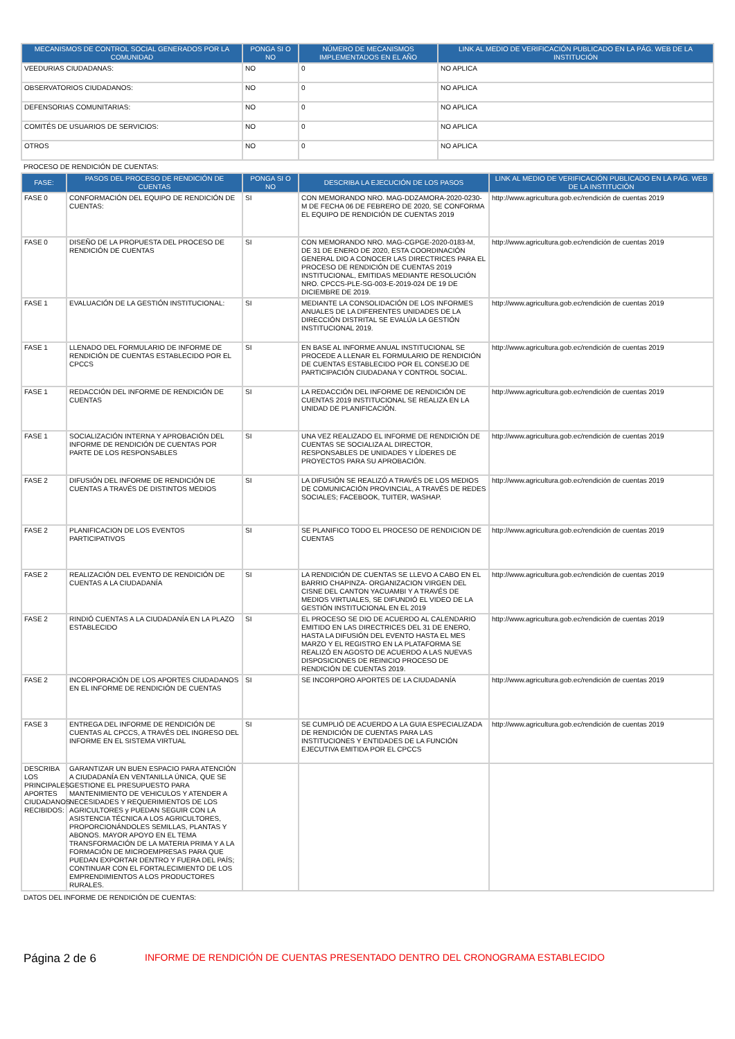| MECANISMOS DE CONTROL SOCIAL GENERADOS POR LA COMUNIDAD | PONGA SI O NO | NÚMERO DE MECANISMOS IMPLEMENTADOS EN EL AÑO | LINK AL MEDIO DE VERIFICACIÓN PUBLICADO EN LA PÁG. WEB DE LA INSTITUCIÓN |
| --- | --- | --- | --- |
| VEEDURIAS CIUDADANAS: | NO | 0 | NO APLICA |
| OBSERVATORIOS CIUDADANOS: | NO | 0 | NO APLICA |
| DEFENSORIAS COMUNITARIAS: | NO | 0 | NO APLICA |
| COMITÉS DE USUARIOS DE SERVICIOS: | NO | 0 | NO APLICA |
| OTROS | NO | 0 | NO APLICA |
PROCESO DE RENDICIÓN DE CUENTAS:
| FASE: | PASOS DEL PROCESO DE RENDICIÓN DE CUENTAS | PONGA SI O NO | DESCRIBA LA EJECUCIÓN DE LOS PASOS | LINK AL MEDIO DE VERIFICACIÓN PUBLICADO EN LA PÁG. WEB DE LA INSTITUCIÓN |
| --- | --- | --- | --- | --- |
| FASE 0 | CONFORMACIÓN DEL EQUIPO DE RENDICIÓN DE CUENTAS: | SI | CON MEMORANDO NRO. MAG-DDZAMORA-2020-0230-M DE FECHA 06 DE FEBRERO DE 2020, SE CONFORMA EL EQUIPO DE RENDICIÓN DE CUENTAS 2019 | http://www.agricultura.gob.ec/rendición de cuentas 2019 |
| FASE 0 | DISEÑO DE LA PROPUESTA DEL PROCESO DE RENDICIÓN DE CUENTAS | SI | CON MEMORANDO NRO. MAG-CGPGE-2020-0183-M, DE 31 DE ENERO DE 2020, ESTA COORDINACIÓN GENERAL DIO A CONOCER LAS DIRECTRICES PARA EL PROCESO DE RENDICIÓN DE CUENTAS 2019 INSTITUCIONAL, EMITIDAS MEDIANTE RESOLUCIÓN NRO. CPCCS-PLE-SG-003-E-2019-024 DE 19 DE DICIEMBRE DE 2019. | http://www.agricultura.gob.ec/rendición de cuentas 2019 |
| FASE 1 | EVALUACIÓN DE LA GESTIÓN INSTITUCIONAL: | SI | MEDIANTE LA CONSOLIDACIÓN DE LOS INFORMES ANUALES DE LA DIFERENTES UNIDADES DE LA DIRECCIÓN DISTRITAL SE EVALÚA LA GESTIÓN INSTITUCIONAL 2019. | http://www.agricultura.gob.ec/rendición de cuentas 2019 |
| FASE 1 | LLENADO DEL FORMULARIO DE INFORME DE RENDICIÓN DE CUENTAS ESTABLECIDO POR EL CPCCS | SI | EN BASE AL INFORME ANUAL INSTITUCIONAL SE PROCEDE A LLENAR EL FORMULARIO DE RENDICIÓN DE CUENTAS ESTABLECIDO POR EL CONSEJO DE PARTICIPACIÓN CIUDADANA Y CONTROL SOCIAL. | http://www.agricultura.gob.ec/rendición de cuentas 2019 |
| FASE 1 | REDACCIÓN DEL INFORME DE RENDICIÓN DE CUENTAS | SI | LA REDACCIÓN DEL INFORME DE RENDICIÓN DE CUENTAS 2019 INSTITUCIONAL SE REALIZA EN LA UNIDAD DE PLANIFICACIÓN. | http://www.agricultura.gob.ec/rendición de cuentas 2019 |
| FASE 1 | SOCIALIZACIÓN INTERNA Y APROBACIÓN DEL INFORME DE RENDICIÓN DE CUENTAS POR PARTE DE LOS RESPONSABLES | SI | UNA VEZ REALIZADO EL INFORME DE RENDICIÓN DE CUENTAS SE SOCIALIZA AL DIRECTOR, RESPONSABLES DE UNIDADES Y LÍDERES DE PROYECTOS PARA SU APROBACIÓN. | http://www.agricultura.gob.ec/rendición de cuentas 2019 |
| FASE 2 | DIFUSIÓN DEL INFORME DE RENDICIÓN DE CUENTAS A TRAVÉS DE DISTINTOS MEDIOS | SI | LA DIFUSIÓN SE REALIZÓ A TRAVÉS DE LOS MEDIOS DE COMUNICACIÓN PROVINCIAL, A TRAVÉS DE REDES SOCIALES; FACEBOOK, TUITER, WASHAP. | http://www.agricultura.gob.ec/rendición de cuentas 2019 |
| FASE 2 | PLANIFICACION DE LOS EVENTOS PARTICIPATIVOS | SI | SE PLANIFICO TODO EL PROCESO DE RENDICION DE CUENTAS | http://www.agricultura.gob.ec/rendición de cuentas 2019 |
| FASE 2 | REALIZACIÓN DEL EVENTO DE RENDICIÓN DE CUENTAS A LA CIUDADANÍA | SI | LA RENDICIÓN DE CUENTAS SE LLEVO A CABO EN EL BARRIO CHAPINZA- ORGANIZACION VIRGEN DEL CISNE DEL CANTON YACUAMBI Y A TRAVÉS DE MEDIOS VIRTUALES, SE DIFUNDIÓ EL VIDEO DE LA GESTIÓN INSTITUCIONAL EN EL 2019 | http://www.agricultura.gob.ec/rendición de cuentas 2019 |
| FASE 2 | RINDIÓ CUENTAS A LA CIUDADANÍA EN LA PLAZO ESTABLECIDO | SI | EL PROCESO SE DIO DE ACUERDO AL CALENDARIO EMITIDO EN LAS DIRECTRICES DEL 31 DE ENERO, HASTA LA DIFUSIÓN DEL EVENTO HASTA EL MES MARZO Y EL REGISTRO EN LA PLATAFORMA SE REALIZÓ EN AGOSTO DE ACUERDO A LAS NUEVAS DISPOSICIONES DE REINICIO PROCESO DE RENDICIÓN DE CUENTAS 2019. | http://www.agricultura.gob.ec/rendición de cuentas 2019 |
| FASE 2 | INCORPORACIÓN DE LOS APORTES CIUDADANOS EN EL INFORME DE RENDICIÓN DE CUENTAS | SI | SE INCORPORO APORTES DE LA CIUDADANÍA | http://www.agricultura.gob.ec/rendición de cuentas 2019 |
| FASE 3 | ENTREGA DEL INFORME DE RENDICIÓN DE CUENTAS AL CPCCS, A TRAVÉS DEL INGRESO DEL INFORME EN EL SISTEMA VIRTUAL | SI | SE CUMPLIÓ DE ACUERDO A LA GUIA ESPECIALIZADA DE RENDICIÓN DE CUENTAS PARA LAS INSTITUCIONES Y ENTIDADES DE LA FUNCIÓN EJECUTIVA EMITIDA POR EL CPCCS | http://www.agricultura.gob.ec/rendición de cuentas 2019 |
| DESCRIBA LOS PRINCIPALES APORTES CIUDADANOS RECIBIDOS: | GARANTIZAR UN BUEN ESPACIO PARA ATENCIÓN A CIUDADANÍA EN VENTANILLA ÚNICA, QUE SE GESTIONE EL PRESUPUESTO PARA MANTENIMIENTO DE VEHICULOS Y ATENDER A NECESIDADES Y REQUERIMIENTOS DE LOS AGRICULTORES y PUEDAN SEGUIR CON LA ASISTENCIA TÉCNICA A LOS AGRICULTORES, PROPORCIONÁNDOLES SEMILLAS, PLANTAS Y ABONOS. MAYOR APOYO EN EL TEMA TRANSFORMACIÓN DE LA MATERIA PRIMA Y A LA FORMACIÓN DE MICROEMPRESAS PARA QUE PUEDAN EXPORTAR DENTRO Y FUERA DEL PAÍS; CONTINUAR CON EL FORTALECIMIENTO DE LOS EMPRENDIMIENTOS A LOS PRODUCTORES RURALES. | | | |
DATOS DEL INFORME DE RENDICIÓN DE CUENTAS:
Página 2 de 6
INFORME DE RENDICIÓN DE CUENTAS PRESENTADO DENTRO DEL CRONOGRAMA ESTABLECIDO